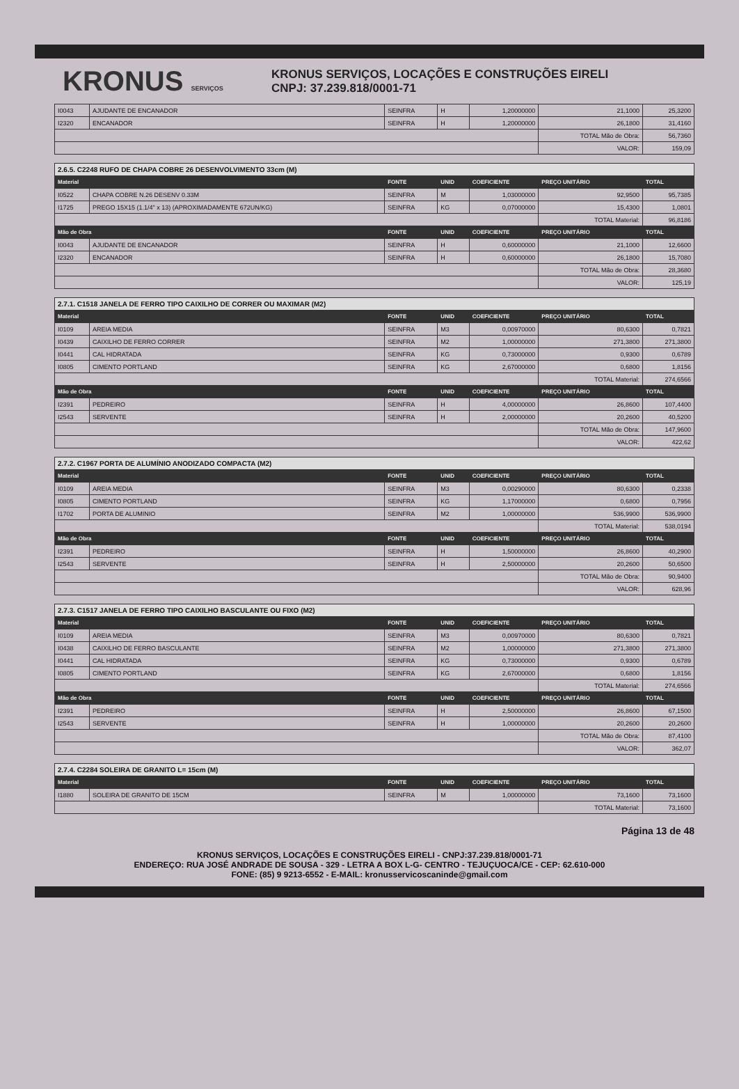KRONUS SERVIÇOS
KRONUS SERVIÇOS, LOCAÇÕES E CONSTRUÇÕES EIRELI
CNPJ: 37.239.818/0001-71
| I0043 | AJUDANTE DE ENCANADOR | SEINFRA | H | 1,20000000 | 21,1000 | 25,3200 |
| I2320 | ENCANADOR | SEINFRA | H | 1,20000000 | 26,1800 | 31,4160 |
| | | | | | TOTAL Mão de Obra: | 56,7360 |
| | | | | | VALOR: | 159,09 |
| 2.6.5. C2248 RUFO DE CHAPA COBRE 26 DESENVOLVIMENTO 33cm (M) | | | | | | |
| Material | | FONTE | UNID | COEFICIENTE | PREÇO UNITÁRIO | TOTAL |
| I0522 | CHAPA COBRE N.26 DESENV 0.33M | SEINFRA | M | 1,03000000 | 92,9500 | 95,7385 |
| I1725 | PREGO 15X15 (1.1/4" x 13) (APROXIMADAMENTE 672UN/KG) | SEINFRA | KG | 0,07000000 | 15,4300 | 1,0801 |
| | | | | | TOTAL Material: | 96,8186 |
| Mão de Obra | | FONTE | UNID | COEFICIENTE | PREÇO UNITÁRIO | TOTAL |
| I0043 | AJUDANTE DE ENCANADOR | SEINFRA | H | 0,60000000 | 21,1000 | 12,6600 |
| I2320 | ENCANADOR | SEINFRA | H | 0,60000000 | 26,1800 | 15,7080 |
| | | | | | TOTAL Mão de Obra: | 28,3680 |
| | | | | | VALOR: | 125,19 |
| 2.7.1. C1518 JANELA DE FERRO TIPO CAIXILHO DE CORRER OU MAXIMAR (M2) | | | | | | |
| Material | | FONTE | UNID | COEFICIENTE | PREÇO UNITÁRIO | TOTAL |
| I0109 | AREIA MEDIA | SEINFRA | M3 | 0,00970000 | 80,6300 | 0,7821 |
| I0439 | CAIXILHO DE FERRO CORRER | SEINFRA | M2 | 1,00000000 | 271,3800 | 271,3800 |
| I0441 | CAL HIDRATADA | SEINFRA | KG | 0,73000000 | 0,9300 | 0,6789 |
| I0805 | CIMENTO PORTLAND | SEINFRA | KG | 2,67000000 | 0,6800 | 1,8156 |
| | | | | | TOTAL Material: | 274,6566 |
| Mão de Obra | | FONTE | UNID | COEFICIENTE | PREÇO UNITÁRIO | TOTAL |
| I2391 | PEDREIRO | SEINFRA | H | 4,00000000 | 26,8600 | 107,4400 |
| I2543 | SERVENTE | SEINFRA | H | 2,00000000 | 20,2600 | 40,5200 |
| | | | | | TOTAL Mão de Obra: | 147,9600 |
| | | | | | VALOR: | 422,62 |
| 2.7.2. C1967 PORTA DE ALUMÍNIO ANODIZADO COMPACTA (M2) | | | | | | |
| Material | | FONTE | UNID | COEFICIENTE | PREÇO UNITÁRIO | TOTAL |
| I0109 | AREIA MEDIA | SEINFRA | M3 | 0,00290000 | 80,6300 | 0,2338 |
| I0805 | CIMENTO PORTLAND | SEINFRA | KG | 1,17000000 | 0,6800 | 0,7956 |
| I1702 | PORTA DE ALUMINIO | SEINFRA | M2 | 1,00000000 | 536,9900 | 536,9900 |
| | | | | | TOTAL Material: | 538,0194 |
| Mão de Obra | | FONTE | UNID | COEFICIENTE | PREÇO UNITÁRIO | TOTAL |
| I2391 | PEDREIRO | SEINFRA | H | 1,50000000 | 26,8600 | 40,2900 |
| I2543 | SERVENTE | SEINFRA | H | 2,50000000 | 20,2600 | 50,6500 |
| | | | | | TOTAL Mão de Obra: | 90,9400 |
| | | | | | VALOR: | 628,96 |
| 2.7.3. C1517 JANELA DE FERRO TIPO CAIXILHO BASCULANTE OU FIXO (M2) | | | | | | |
| Material | | FONTE | UNID | COEFICIENTE | PREÇO UNITÁRIO | TOTAL |
| I0109 | AREIA MEDIA | SEINFRA | M3 | 0,00970000 | 80,6300 | 0,7821 |
| I0438 | CAIXILHO DE FERRO BASCULANTE | SEINFRA | M2 | 1,00000000 | 271,3800 | 271,3800 |
| I0441 | CAL HIDRATADA | SEINFRA | KG | 0,73000000 | 0,9300 | 0,6789 |
| I0805 | CIMENTO PORTLAND | SEINFRA | KG | 2,67000000 | 0,6800 | 1,8156 |
| | | | | | TOTAL Material: | 274,6566 |
| Mão de Obra | | FONTE | UNID | COEFICIENTE | PREÇO UNITÁRIO | TOTAL |
| I2391 | PEDREIRO | SEINFRA | H | 2,50000000 | 26,8600 | 67,1500 |
| I2543 | SERVENTE | SEINFRA | H | 1,00000000 | 20,2600 | 20,2600 |
| | | | | | TOTAL Mão de Obra: | 87,4100 |
| | | | | | VALOR: | 362,07 |
| 2.7.4. C2284 SOLEIRA DE GRANITO L= 15cm (M) | | | | | | |
| Material | | FONTE | UNID | COEFICIENTE | PREÇO UNITÁRIO | TOTAL |
| I1880 | SOLEIRA DE GRANITO DE 15CM | SEINFRA | M | 1,00000000 | 73,1600 | 73,1600 |
| | | | | | TOTAL Material: | 73,1600 |
Página 13 de 48
KRONUS SERVIÇOS, LOCAÇÕES E CONSTRUÇÕES EIRELI - CNPJ:37.239.818/0001-71
ENDEREÇO: RUA JOSÉ ANDRADE DE SOUSA - 329 - LETRA A BOX L-G- CENTRO - TEJUÇUOCA/CE - CEP: 62.610-000
FONE: (85) 9 9213-6552 - E-MAIL: kronusservicoscaninde@gmail.com